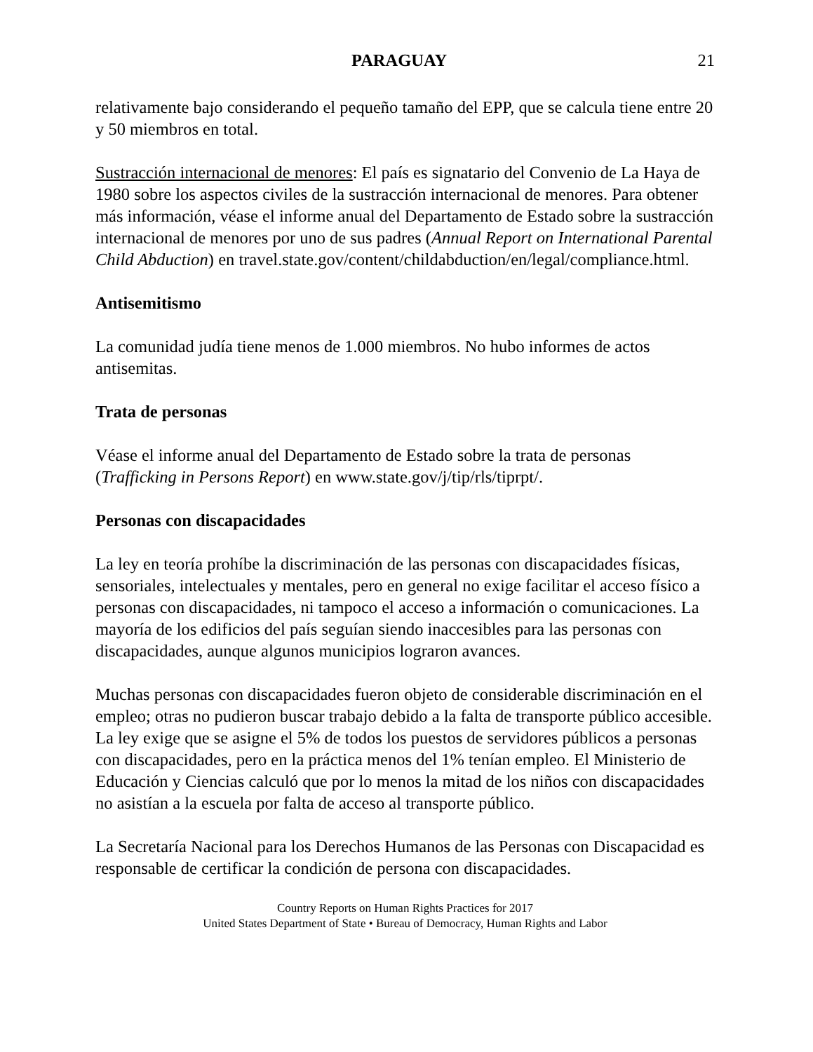PARAGUAY 21
relativamente bajo considerando el pequeño tamaño del EPP, que se calcula tiene entre 20 y 50 miembros en total.
Sustracción internacional de menores: El país es signatario del Convenio de La Haya de 1980 sobre los aspectos civiles de la sustracción internacional de menores. Para obtener más información, véase el informe anual del Departamento de Estado sobre la sustracción internacional de menores por uno de sus padres (Annual Report on International Parental Child Abduction) en travel.state.gov/content/childabduction/en/legal/compliance.html.
Antisemitismo
La comunidad judía tiene menos de 1.000 miembros. No hubo informes de actos antisemitas.
Trata de personas
Véase el informe anual del Departamento de Estado sobre la trata de personas (Trafficking in Persons Report) en www.state.gov/j/tip/rls/tiprpt/.
Personas con discapacidades
La ley en teoría prohíbe la discriminación de las personas con discapacidades físicas, sensoriales, intelectuales y mentales, pero en general no exige facilitar el acceso físico a personas con discapacidades, ni tampoco el acceso a información o comunicaciones. La mayoría de los edificios del país seguían siendo inaccesibles para las personas con discapacidades, aunque algunos municipios lograron avances.
Muchas personas con discapacidades fueron objeto de considerable discriminación en el empleo; otras no pudieron buscar trabajo debido a la falta de transporte público accesible. La ley exige que se asigne el 5% de todos los puestos de servidores públicos a personas con discapacidades, pero en la práctica menos del 1% tenían empleo. El Ministerio de Educación y Ciencias calculó que por lo menos la mitad de los niños con discapacidades no asistían a la escuela por falta de acceso al transporte público.
La Secretaría Nacional para los Derechos Humanos de las Personas con Discapacidad es responsable de certificar la condición de persona con discapacidades.
Country Reports on Human Rights Practices for 2017
United States Department of State • Bureau of Democracy, Human Rights and Labor